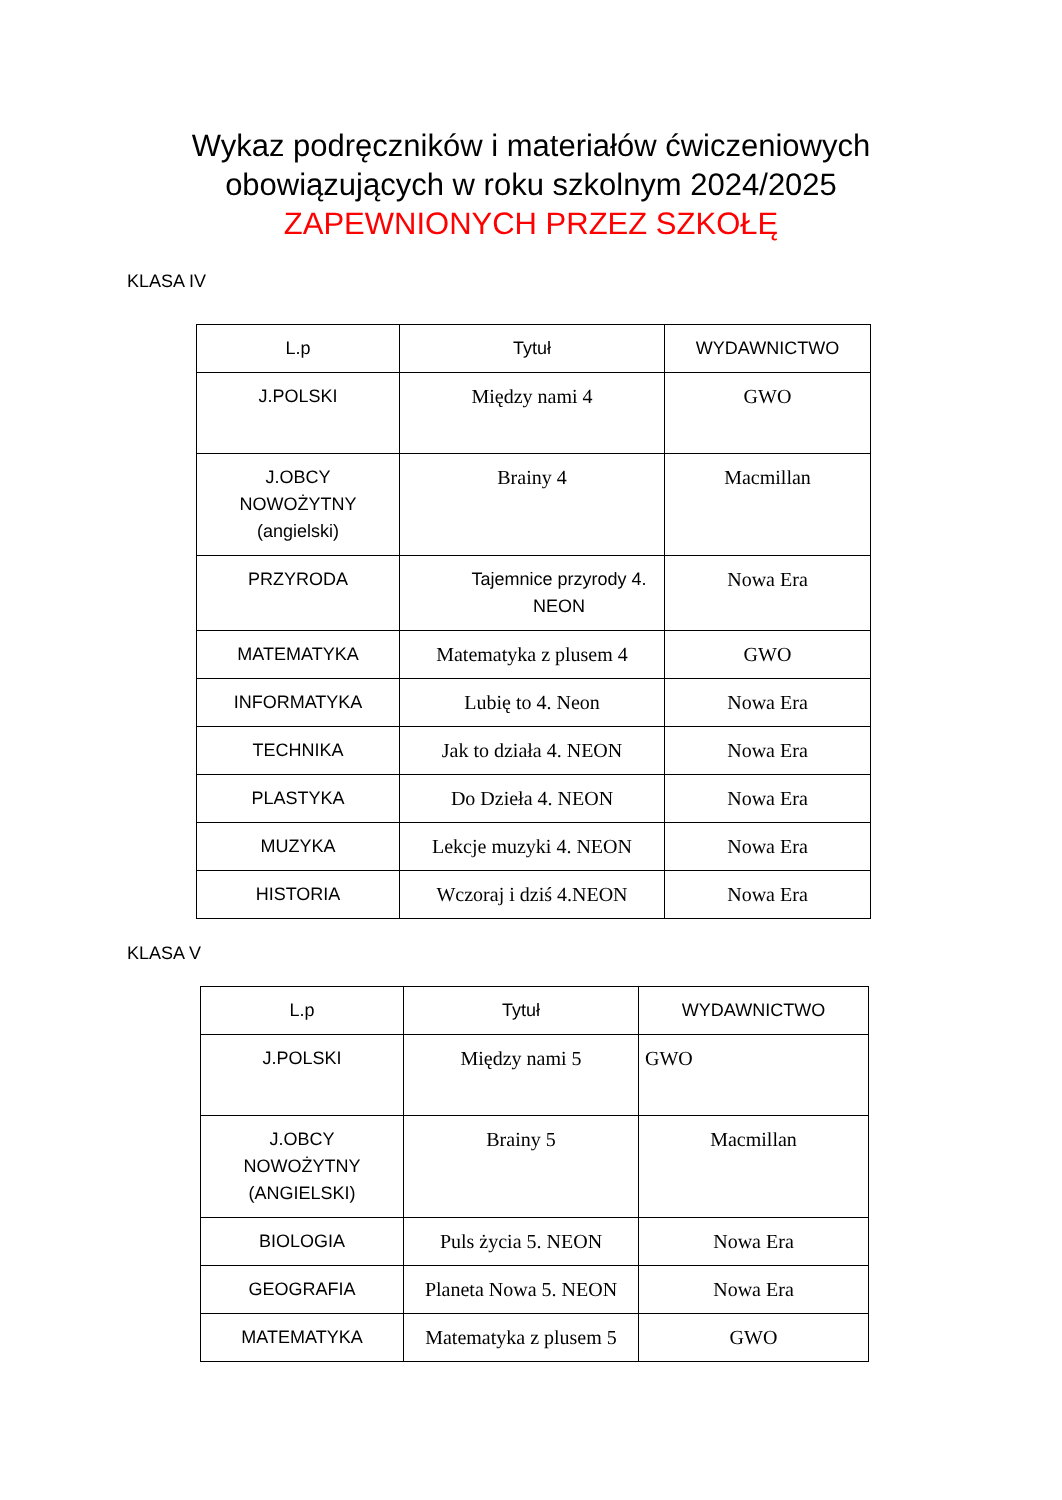Wykaz podręczników i materiałów ćwiczeniowych
obowiązujących w roku szkolnym 2024/2025
ZAPEWNIONYCH PRZEZ SZKOŁĘ
KLASA IV
| L.p | Tytuł | WYDAWNICTWO |
| --- | --- | --- |
| J.POLSKI | Między nami 4 | GWO |
| J.OBCY NOWOŻYTNY (angielski) | Brainy 4 | Macmillan |
| PRZYRODA | Tajemnice przyrody 4. NEON | Nowa Era |
| MATEMATYKA | Matematyka z plusem 4 | GWO |
| INFORMATYKA | Lubię to 4. Neon | Nowa Era |
| TECHNIKA | Jak to działa 4. NEON | Nowa Era |
| PLASTYKA | Do Dzieła 4. NEON | Nowa Era |
| MUZYKA | Lekcje muzyki 4. NEON | Nowa Era |
| HISTORIA | Wczoraj i dziś 4.NEON | Nowa Era |
KLASA V
| L.p | Tytuł | WYDAWNICTWO |
| --- | --- | --- |
| J.POLSKI | Między nami 5 | GWO |
| J.OBCY NOWOŻYTNY (ANGIELSKI) | Brainy 5 | Macmillan |
| BIOLOGIA | Puls życia 5. NEON | Nowa Era |
| GEOGRAFIA | Planeta Nowa 5. NEON | Nowa Era |
| MATEMATYKA | Matematyka z plusem 5 | GWO |